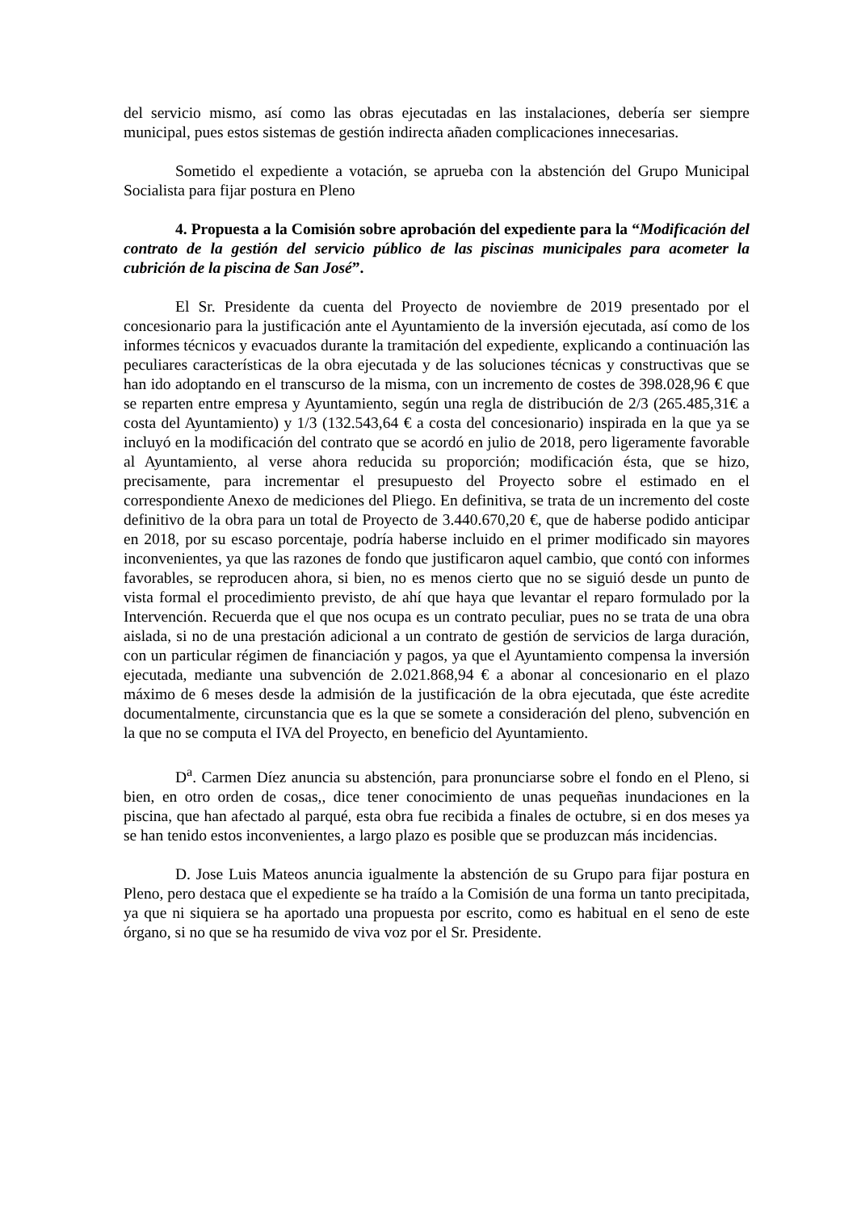del servicio mismo, así como las obras ejecutadas en las instalaciones, debería ser siempre municipal, pues estos sistemas de gestión indirecta añaden complicaciones innecesarias.
Sometido el expediente a votación, se aprueba con la abstención del Grupo Municipal Socialista para fijar postura en Pleno
4. Propuesta a la Comisión sobre aprobación del expediente para la “Modificación del contrato de la gestión del servicio público de las piscinas municipales para acometer la cubrición de la piscina de San José”.
El Sr. Presidente da cuenta del Proyecto de noviembre de 2019 presentado por el concesionario para la justificación ante el Ayuntamiento de la inversión ejecutada, así como de los informes técnicos y evacuados durante la tramitación del expediente, explicando a continuación las peculiares características de la obra ejecutada y de las soluciones técnicas y constructivas que se han ido adoptando en el transcurso de la misma, con un incremento de costes de 398.028,96 € que se reparten entre empresa y Ayuntamiento, según una regla de distribución de 2/3 (265.485,31€ a costa del Ayuntamiento) y 1/3 (132.543,64 € a costa del concesionario) inspirada en la que ya se incluyó en la modificación del contrato que se acordó en julio de 2018, pero ligeramente favorable al Ayuntamiento, al verse ahora reducida su proporción; modificación ésta, que se hizo, precisamente, para incrementar el presupuesto del Proyecto sobre el estimado en el correspondiente Anexo de mediciones del Pliego. En definitiva, se trata de un incremento del coste definitivo de la obra para un total de Proyecto de 3.440.670,20 €, que de haberse podido anticipar en 2018, por su escaso porcentaje, podría haberse incluido en el primer modificado sin mayores inconvenientes, ya que las razones de fondo que justificaron aquel cambio, que contó con informes favorables, se reproducen ahora, si bien, no es menos cierto que no se siguió desde un punto de vista formal el procedimiento previsto, de ahí que haya que levantar el reparo formulado por la Intervención. Recuerda que el que nos ocupa es un contrato peculiar, pues no se trata de una obra aislada, si no de una prestación adicional a un contrato de gestión de servicios de larga duración, con un particular régimen de financiación y pagos, ya que el Ayuntamiento compensa la inversión ejecutada, mediante una subvención de 2.021.868,94 € a abonar al concesionario en el plazo máximo de 6 meses desde la admisión de la justificación de la obra ejecutada, que éste acredite documentalmente, circunstancia que es la que se somete a consideración del pleno, subvención en la que no se computa el IVA del Proyecto, en beneficio del Ayuntamiento.
D<sup>a</sup>. Carmen Díez anuncia su abstención, para pronunciarse sobre el fondo en el Pleno, si bien, en otro orden de cosas,, dice tener conocimiento de unas pequeñas inundaciones en la piscina, que han afectado al parqué, esta obra fue recibida a finales de octubre, si en dos meses ya se han tenido estos inconvenientes, a largo plazo es posible que se produzcan más incidencias.
D. Jose Luis Mateos anuncia igualmente la abstención de su Grupo para fijar postura en Pleno, pero destaca que el expediente se ha traído a la Comisión de una forma un tanto precipitada, ya que ni siquiera se ha aportado una propuesta por escrito, como es habitual en el seno de este órgano, si no que se ha resumido de viva voz por el Sr. Presidente.